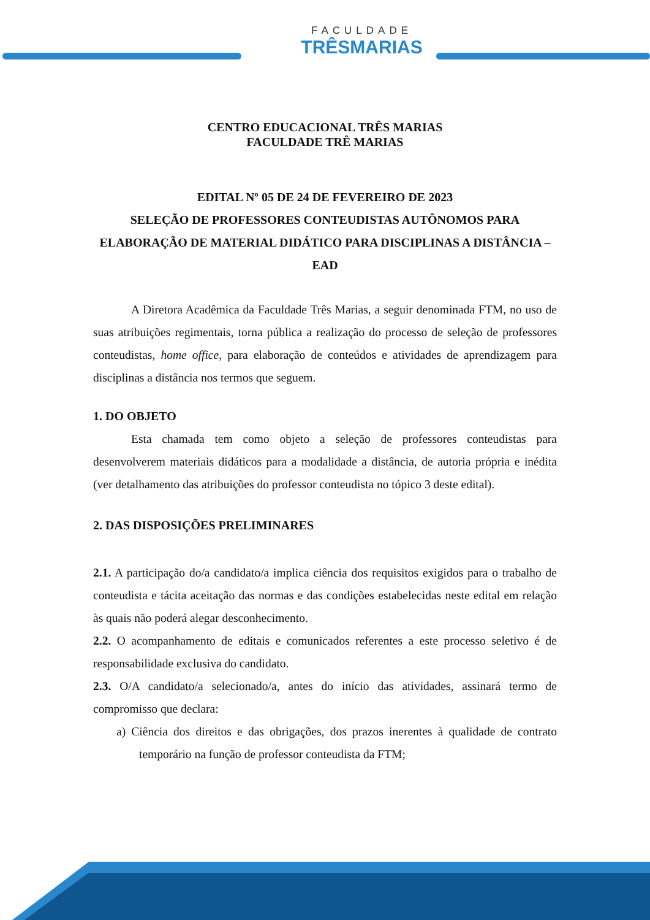FACULDADE
TRÊSMARIAS
CENTRO EDUCACIONAL TRÊS MARIAS
FACULDADE TRÊ MARIAS
EDITAL Nº 05 DE 24 DE FEVEREIRO DE 2023
SELEÇÃO DE PROFESSORES CONTEUDISTAS AUTÔNOMOS PARA ELABORAÇÃO DE MATERIAL DIDÁTICO PARA DISCIPLINAS A DISTÂNCIA – EAD
A Diretora Acadêmica da Faculdade Três Marias, a seguir denominada FTM, no uso de suas atribuições regimentais, torna pública a realização do processo de seleção de professores conteudistas, home office, para elaboração de conteúdos e atividades de aprendizagem para disciplinas a distância nos termos que seguem.
1. DO OBJETO
Esta chamada tem como objeto a seleção de professores conteudistas para desenvolverem materiais didáticos para a modalidade a distância, de autoria própria e inédita (ver detalhamento das atribuições do professor conteudista no tópico 3 deste edital).
2. DAS DISPOSIÇÕES PRELIMINARES
2.1. A participação do/a candidato/a implica ciência dos requisitos exigidos para o trabalho de conteudista e tácita aceitação das normas e das condições estabelecidas neste edital em relação às quais não poderá alegar desconhecimento.
2.2. O acompanhamento de editais e comunicados referentes a este processo seletivo é de responsabilidade exclusiva do candidato.
2.3. O/A candidato/a selecionado/a, antes do início das atividades, assinará termo de compromisso que declara:
a) Ciência dos direitos e das obrigações, dos prazos inerentes à qualidade de contrato temporário na função de professor conteudista da FTM;